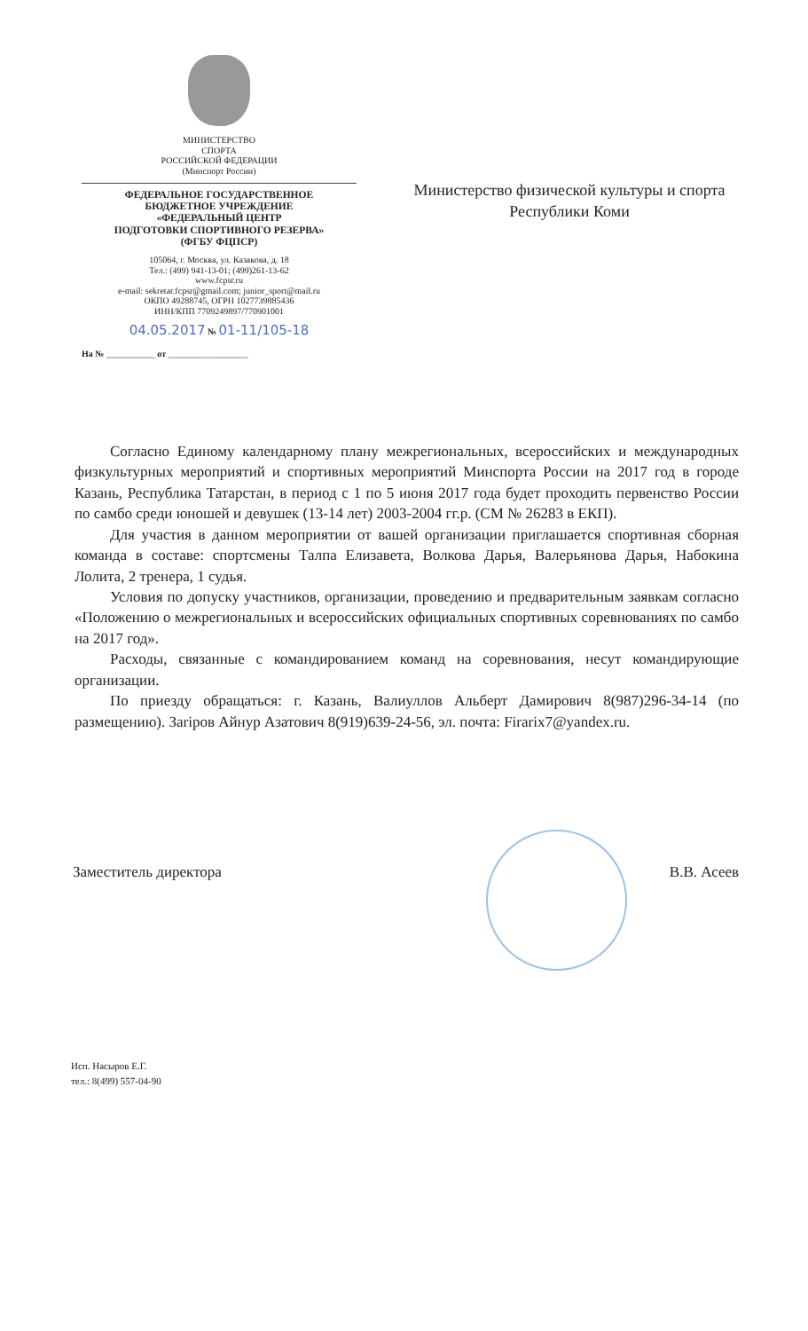МИНИСТЕРСТВО
СПОРТА
РОССИЙСКОЙ ФЕДЕРАЦИИ
(Минспорт России)
ФЕДЕРАЛЬНОЕ ГОСУДАРСТВЕННОЕ
БЮДЖЕТНОЕ УЧРЕЖДЕНИЕ
«ФЕДЕРАЛЬНЫЙ ЦЕНТР
ПОДГОТОВКИ СПОРТИВНОГО РЕЗЕРВА»
(ФГБУ ФЦПСР)
105064, г. Москва, ул. Казакова, д. 18
Тел.: (499) 941-13-01; (499)261-13-62
www.fcpsr.ru
e-mail: sekretar.fcpsr@gmail.com; junior_sport@mail.ru
ОКПО 49288745, ОГРН 1027739885436
ИНН/КПП 7709249897/770901001
04.05.2017 № 01-11/105-18
На № ___________ от __________________
Министерство физической культуры и спорта Республики Коми
Согласно Единому календарному плану межрегиональных, всероссийских и международных физкультурных мероприятий и спортивных мероприятий Минспорта России на 2017 год в городе Казань, Республика Татарстан, в период с 1 по 5 июня 2017 года будет проходить первенство России по самбо среди юношей и девушек (13-14 лет) 2003-2004 гг.р. (СМ № 26283 в ЕКП).
Для участия в данном мероприятии от вашей организации приглашается спортивная сборная команда в составе: спортсмены Талпа Елизавета, Волкова Дарья, Валерьянова Дарья, Набокина Лолита, 2 тренера, 1 судья.
Условия по допуску участников, организации, проведению и предварительным заявкам согласно «Положению о межрегиональных и всероссийских официальных спортивных соревнованиях по самбо на 2017 год».
Расходы, связанные с командированием команд на соревнования, несут командирующие организации.
По приезду обращаться: г. Казань, Валиуллов Альберт Дамирович 8(987)296-34-14 (по размещению). Заripов Айнур Азатович 8(919)639-24-56, эл. почта: Firarix7@yandex.ru.
Заместитель директора В.В. Асеев
Исп. Насыров Е.Г.
тел.: 8(499) 557-04-90